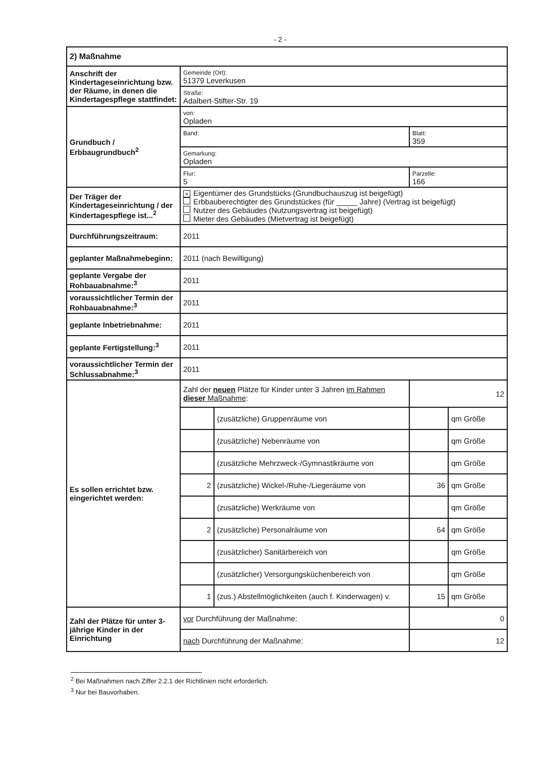- 2 -
| 2) Maßnahme | | | | |
| Anschrift der Kindertageseinrichtung bzw. der Räume, in denen die Kindertagespflege stattfindet: | Gemeinde (Ort): 51379 Leverkusen | | | |
| | Straße: Adalbert-Stifter-Str. 19 | | | |
| Grundbuch / Erbbaugrundbuch<sup>2</sup> | von: Opladen | | | |
| | Band: | | Blatt: 359 | |
| | Gemarkung: Opladen | | | |
| | Flur: 5 | | Parzelle: 166 | |
| Der Träger der Kindertageseinrichtung / der Kindertagespflege ist...<sup>2</sup> | × Eigentümer des Grundstücks (Grundbuchauszug ist beigefügt) Erbbauberechtigter des Grundstückes (für _____ Jahre) (Vertrag ist beigefügt) Nutzer des Gebäudes (Nutzungsvertrag ist beigefügt) Mieter des Gebäudes (Mietvertrag ist beigefügt) | | | |
| Durchführungszeitraum: | 2011 | | | |
| geplanter Maßnahmebeginn: | 2011 (nach Bewilligung) | | | |
| geplante Vergabe der Rohbauabnahme:<sup>3</sup> | 2011 | | | |
| voraussichtlicher Termin der Rohbauabnahme:<sup>3</sup> | 2011 | | | |
| geplante Inbetriebnahme: | 2011 | | | |
| geplante Fertigstellung:<sup>3</sup> | 2011 | | | |
| voraussichtlicher Termin der Schlussabnahme:<sup>3</sup> | 2011 | | | |
| Es sollen errichtet bzw. eingerichtet werden: | Zahl der neuen Plätze für Kinder unter 3 Jahren im Rahmen dieser Maßnahme : | | 12 | |
| | | (zusätzliche) Gruppenräume von | | qm Größe |
| | | (zusätzliche) Nebenräume von | | qm Größe |
| | | (zusätzliche Mehrzweck-/Gymnastikräume von | | qm Größe |
| | 2 | (zusätzliche) Wickel-/Ruhe-/Liegeräume von | 36 | qm Größe |
| | | (zusätzliche) Werkräume von | | qm Größe |
| | 2 | (zusätzliche) Personalräume von | 64 | qm Größe |
| | | (zusätzlicher) Sanitärbereich von | | qm Größe |
| | | (zusätzlicher) Versorgungsküchenbereich von | | qm Größe |
| | 1 | (zus.) Abstellmöglichkeiten (auch f. Kinderwagen) v. | 15 | qm Größe |
| Zahl der Plätze für unter 3-jährige Kinder in der Einrichtung | vor Durchführung der Maßnahme: | | 0 | |
| | nach Durchführung der Maßnahme: | | 12 | |
<sup>2</sup> Bei Maßnahmen nach Ziffer 2.2.1 der Richtlinien nicht erforderlich.
<sup>3</sup> Nur bei Bauvorhaben.